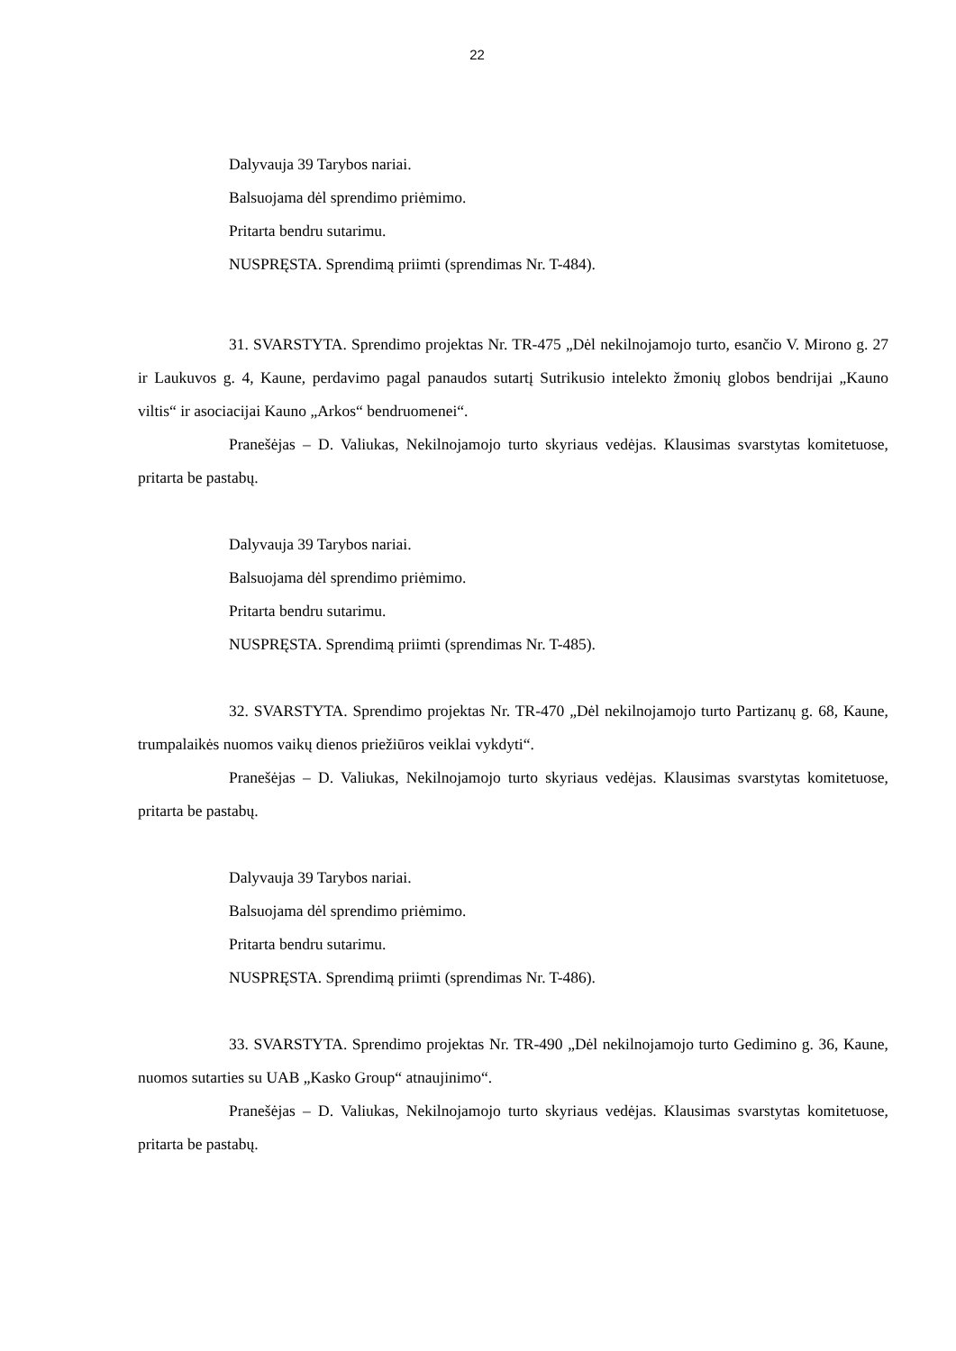22
Dalyvauja 39 Tarybos nariai.
Balsuojama dėl sprendimo priėmimo.
Pritarta bendru sutarimu.
NUSPRĘSTA. Sprendimą priimti (sprendimas Nr. T-484).
31. SVARSTYTA. Sprendimo projektas Nr. TR-475 „Dėl nekilnojamojo turto, esančio V. Mirono g. 27 ir Laukuvos g. 4, Kaune, perdavimo pagal panaudos sutartį Sutrikusio intelekto žmonių globos bendrijai „Kauno viltis“ ir asociacijai Kauno „Arkos“ bendruomenei“.
Pranešėjas – D. Valiukas, Nekilnojamojo turto skyriaus vedėjas. Klausimas svarstytas komitetuose, pritarta be pastabų.
Dalyvauja 39 Tarybos nariai.
Balsuojama dėl sprendimo priėmimo.
Pritarta bendru sutarimu.
NUSPRĘSTA. Sprendimą priimti (sprendimas Nr. T-485).
32. SVARSTYTA. Sprendimo projektas Nr. TR-470 „Dėl nekilnojamojo turto Partizanų g. 68, Kaune, trumpalaikės nuomos vaikų dienos priežiūros veiklai vykdyti“.
Pranešėjas – D. Valiukas, Nekilnojamojo turto skyriaus vedėjas. Klausimas svarstytas komitetuose, pritarta be pastabų.
Dalyvauja 39 Tarybos nariai.
Balsuojama dėl sprendimo priėmimo.
Pritarta bendru sutarimu.
NUSPRĘSTA. Sprendimą priimti (sprendimas Nr. T-486).
33. SVARSTYTA. Sprendimo projektas Nr. TR-490 „Dėl nekilnojamojo turto Gedimino g. 36, Kaune, nuomos sutarties su UAB „Kasko Group“ atnaujinimo“.
Pranešėjas – D. Valiukas, Nekilnojamojo turto skyriaus vedėjas. Klausimas svarstytas komitetuose, pritarta be pastabų.